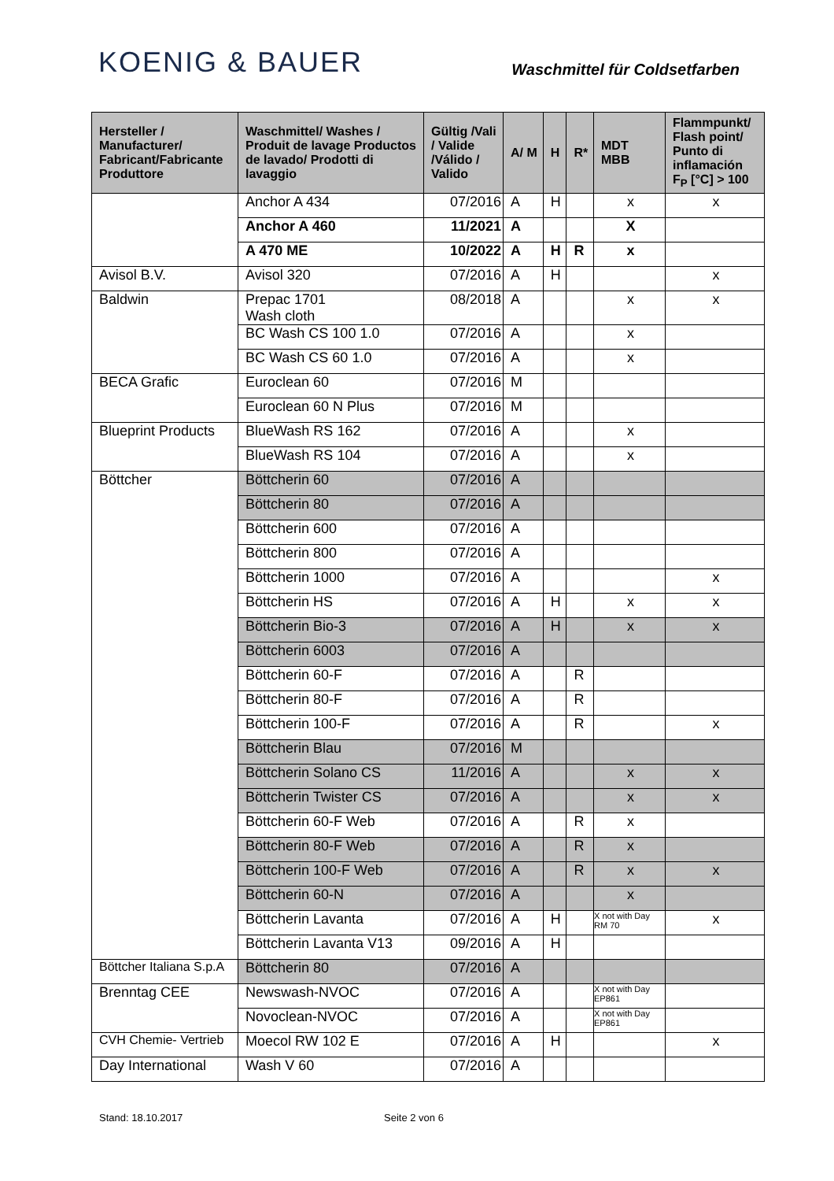KOENIG & BAUER
Waschmittel für Coldsetfarben
| Hersteller / Manufacturer/ Fabricant/Fabricante Produttore | Waschmittel/ Washes / Produit de lavage Productos de lavado/ Prodotti di lavaggio | Gültig /Vali / Valide /Válido / Valido | A/ M | H | R* | MDT MBB | Flammpunkt/ Flash point/ Punto di inflamación F<sub>P</sub> [°C] > 100 |
| --- | --- | --- | --- | --- | --- | --- | --- |
| | Anchor A 434 | 07/2016 | A | H | | x | x |
| | Anchor A 460 | 11/2021 | A | | | X | |
| | A 470 ME | 10/2022 | A | H | R | x | |
| Avisol B.V. | Avisol 320 | 07/2016 | A | H | | | x |
| Baldwin | Prepac 1701 Wash cloth | 08/2018 | A | | | x | x |
| | BC Wash CS 100 1.0 | 07/2016 | A | | | x | |
| | BC Wash CS 60 1.0 | 07/2016 | A | | | x | |
| BECA Grafic | Euroclean 60 | 07/2016 | M | | | | |
| | Euroclean 60 N Plus | 07/2016 | M | | | | |
| Blueprint Products | BlueWash RS 162 | 07/2016 | A | | | x | |
| | BlueWash RS 104 | 07/2016 | A | | | x | |
| Böttcher | Böttcherin 60 | 07/2016 | A | | | | |
| | Böttcherin 80 | 07/2016 | A | | | | |
| | Böttcherin 600 | 07/2016 | A | | | | |
| | Böttcherin 800 | 07/2016 | A | | | | |
| | Böttcherin 1000 | 07/2016 | A | | | | x |
| | Böttcherin HS | 07/2016 | A | H | | x | x |
| | Böttcherin Bio-3 | 07/2016 | A | H | | x | x |
| | Böttcherin 6003 | 07/2016 | A | | | | |
| | Böttcherin 60-F | 07/2016 | A | | R | | |
| | Böttcherin 80-F | 07/2016 | A | | R | | |
| | Böttcherin 100-F | 07/2016 | A | | R | | x |
| | Böttcherin Blau | 07/2016 | M | | | | |
| | Böttcherin Solano CS | 11/2016 | A | | | x | x |
| | Böttcherin Twister CS | 07/2016 | A | | | x | x |
| | Böttcherin 60-F Web | 07/2016 | A | | R | x | |
| | Böttcherin 80-F Web | 07/2016 | A | | R | x | |
| | Böttcherin 100-F Web | 07/2016 | A | | R | x | x |
| | Böttcherin 60-N | 07/2016 | A | | | x | |
| | Böttcherin Lavanta | 07/2016 | A | H | | X not with Day RM 70 | x |
| | Böttcherin Lavanta V13 | 09/2016 | A | H | | | |
| Böttcher Italiana S.p.A | Böttcherin 80 | 07/2016 | A | | | | |
| Brenntag CEE | Newswash-NVOC | 07/2016 | A | | | X not with Day EP861 | |
| | Novoclean-NVOC | 07/2016 | A | | | X not with Day EP861 | |
| CVH Chemie- Vertrieb | Moecol RW 102 E | 07/2016 | A | H | | | x |
| Day International | Wash V 60 | 07/2016 | A | | | | |
Stand: 18.10.2017 Seite 2 von 6